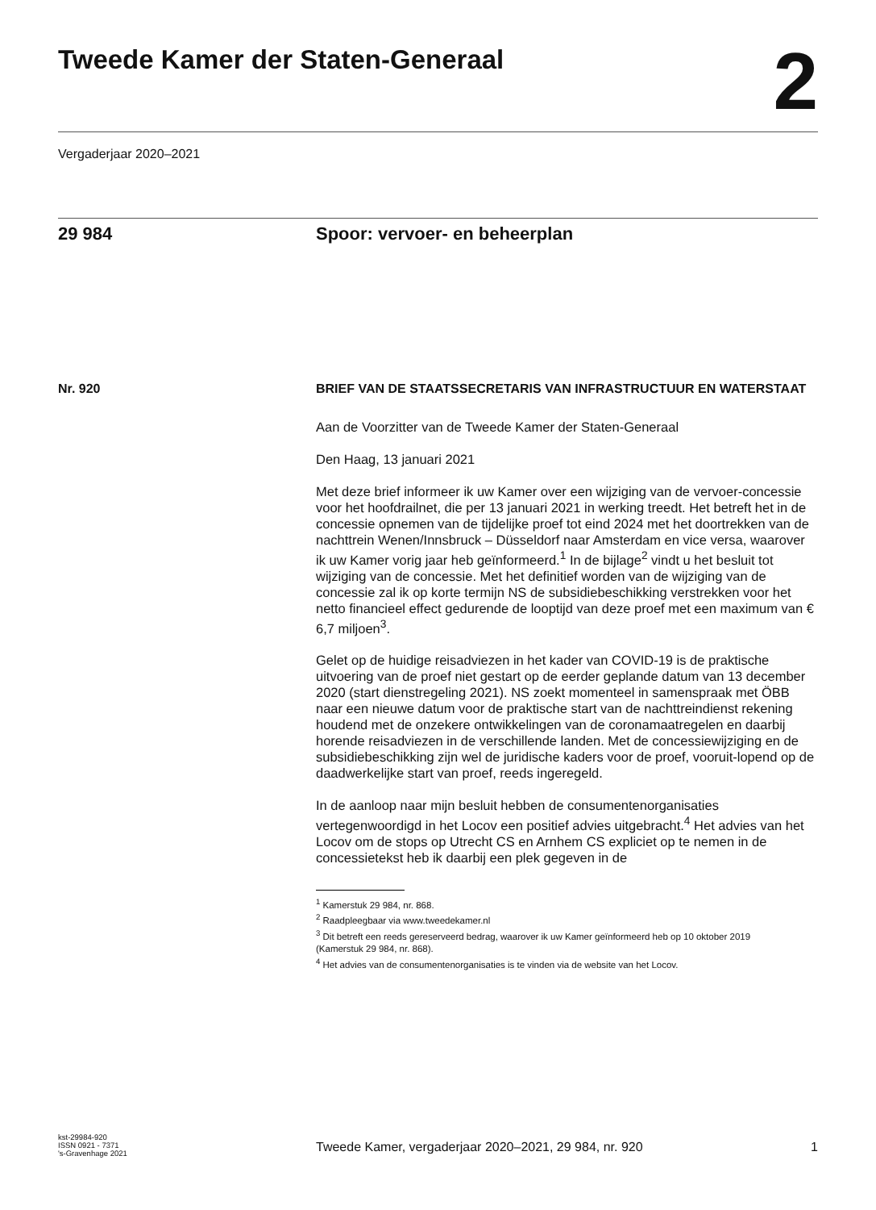Tweede Kamer der Staten-Generaal
2
Vergaderjaar 2020–2021
29 984 Spoor: vervoer- en beheerplan
Nr. 920 BRIEF VAN DE STAATSSECRETARIS VAN INFRASTRUCTUUR EN WATERSTAAT
Aan de Voorzitter van de Tweede Kamer der Staten-Generaal
Den Haag, 13 januari 2021
Met deze brief informeer ik uw Kamer over een wijziging van de vervoer-concessie voor het hoofdrailnet, die per 13 januari 2021 in werking treedt. Het betreft het in de concessie opnemen van de tijdelijke proef tot eind 2024 met het doortrekken van de nachttrein Wenen/Innsbruck – Düsseldorf naar Amsterdam en vice versa, waarover ik uw Kamer vorig jaar heb geïnformeerd.<sup>1</sup> In de bijlage<sup>2</sup> vindt u het besluit tot wijziging van de concessie. Met het definitief worden van de wijziging van de concessie zal ik op korte termijn NS de subsidiebeschikking verstrekken voor het netto financieel effect gedurende de looptijd van deze proef met een maximum van € 6,7 miljoen<sup>3</sup>.
Gelet op de huidige reisadviezen in het kader van COVID-19 is de praktische uitvoering van de proef niet gestart op de eerder geplande datum van 13 december 2020 (start dienstregeling 2021). NS zoekt momenteel in samenspraak met ÖBB naar een nieuwe datum voor de praktische start van de nachttreindienst rekening houdend met de onzekere ontwikkelingen van de coronamaatregelen en daarbij horende reisadviezen in de verschillende landen. Met de concessiewijziging en de subsidiebeschikking zijn wel de juridische kaders voor de proef, vooruit-lopend op de daadwerkelijke start van proef, reeds ingeregeld.
In de aanloop naar mijn besluit hebben de consumentenorganisaties vertegenwoordigd in het Locov een positief advies uitgebracht.<sup>4</sup> Het advies van het Locov om de stops op Utrecht CS en Arnhem CS expliciet op te nemen in de concessietekst heb ik daarbij een plek gegeven in de
<sup>1</sup> Kamerstuk 29 984, nr. 868.
<sup>2</sup> Raadpleegbaar via www.tweedekamer.nl
<sup>3</sup> Dit betreft een reeds gereserveerd bedrag, waarover ik uw Kamer geïnformeerd heb op 10 oktober 2019 (Kamerstuk 29 984, nr. 868).
<sup>4</sup> Het advies van de consumentenorganisaties is te vinden via de website van het Locov.
kst-29984-920
ISSN 0921 - 7371
's-Gravenhage 2021
Tweede Kamer, vergaderjaar 2020–2021, 29 984, nr. 920 1